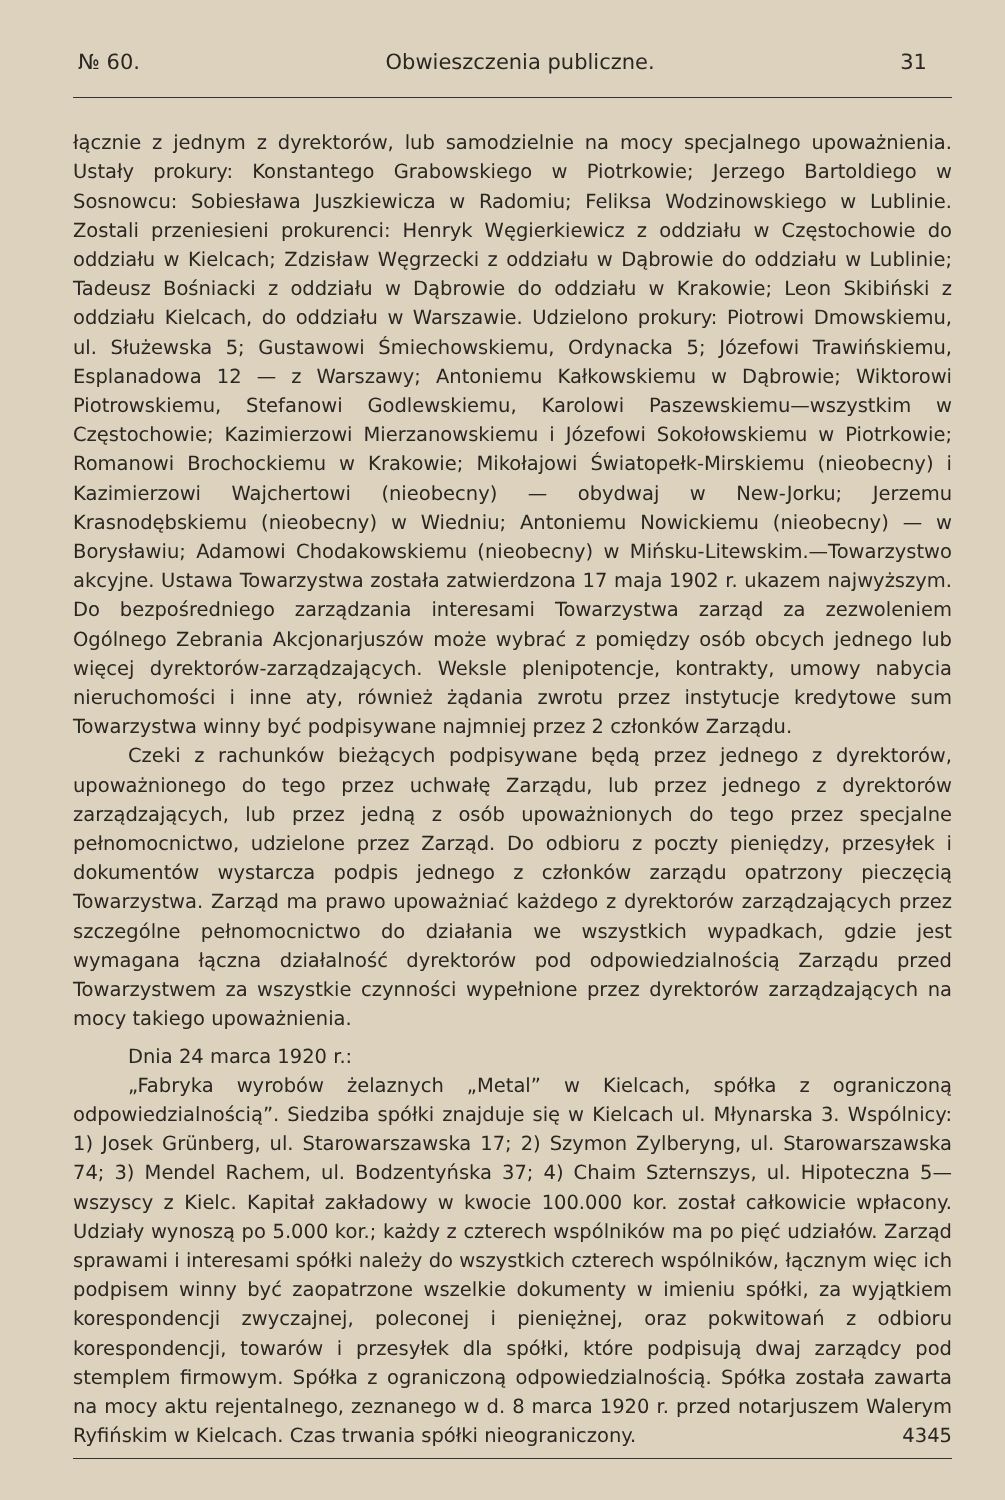№ 60. Obwieszczenia publiczne. 31
łącznie z jednym z dyrektorów, lub samodzielnie na mocy specjalnego upoważnienia. Ustały prokury: Konstantego Grabowskiego w Piotrkowie; Jerzego Bartoldiego w Sosnowcu: Sobiesława Juszkiewicza w Radomiu; Feliksa Wodzinowskiego w Lublinie. Zostali przeniesieni prokurenci: Henryk Węgierkiewicz z oddziału w Częstochowie do oddziału w Kielcach; Zdzisław Węgrzecki z oddziału w Dąbrowie do oddziału w Lublinie; Tadeusz Bośniacki z oddziału w Dąbrowie do oddziału w Krakowie; Leon Skibiński z oddziału Kielcach, do oddziału w Warszawie. Udzielono prokury: Piotrowi Dmowskiemu, ul. Służewska 5; Gustawowi Śmiechowskiemu, Ordynacka 5; Józefowi Trawińskiemu, Esplanadowa 12 — z Warszawy; Antoniemu Kałkowskiemu w Dąbrowie; Wiktorowi Piotrowskiemu, Stefanowi Godlewskiemu, Karolowi Paszewskiemu—wszystkim w Częstochowie; Kazimierzowi Mierzanowskiemu i Józefowi Sokołowskiemu w Piotrkowie; Romanowi Brochockiemu w Krakowie; Mikołajowi Światopełk-Mirskiemu (nieobecny) i Kazimierzowi Wajchertowi (nieobecny) — obydwaj w New-Jorku; Jerzemu Krasnodębskiemu (nieobecny) w Wiedniu; Antoniemu Nowickiemu (nieobecny) — w Borysławiu; Adamowi Chodakowskiemu (nieobecny) w Mińsku-Litewskim.—Towarzystwo akcyjne. Ustawa Towarzystwa została zatwierdzona 17 maja 1902 r. ukazem najwyższym. Do bezpośredniego zarządzania interesami Towarzystwa zarząd za zezwoleniem Ogólnego Zebrania Akcjonarjuszów może wybrać z pomiędzy osób obcych jednego lub więcej dyrektorów-zarządzających. Weksle plenipotencje, kontrakty, umowy nabycia nieruchomości i inne aty, również żądania zwrotu przez instytucje kredytowe sum Towarzystwa winny być podpisywane najmniej przez 2 członków Zarządu.
Czeki z rachunków bieżących podpisywane będą przez jednego z dyrektorów, upoważnionego do tego przez uchwałę Zarządu, lub przez jednego z dyrektorów zarządzających, lub przez jedną z osób upoważnionych do tego przez specjalne pełnomocnictwo, udzielone przez Zarząd. Do odbioru z poczty pieniędzy, przesyłek i dokumentów wystarcza podpis jednego z członków zarządu opatrzony pieczęcią Towarzystwa. Zarząd ma prawo upoważniać każdego z dyrektorów zarządzających przez szczególne pełnomocnictwo do działania we wszystkich wypadkach, gdzie jest wymagana łączna działalność dyrektorów pod odpowiedzialnością Zarządu przed Towarzystwem za wszystkie czynności wypełnione przez dyrektorów zarządzających na mocy takiego upoważnienia.
Dnia 24 marca 1920 r.:
„Fabryka wyrobów żelaznych „Metal” w Kielcach, spółka z ograniczoną odpowiedzialnością”. Siedziba spółki znajduje się w Kielcach ul. Młynarska 3. Wspólnicy: 1) Josek Grünberg, ul. Starowarszawska 17; 2) Szymon Zylberyng, ul. Starowarszawska 74; 3) Mendel Rachem, ul. Bodzentyńska 37; 4) Chaim Szternszys, ul. Hipoteczna 5—wszyscy z Kielc. Kapitał zakładowy w kwocie 100.000 kor. został całkowicie wpłacony. Udziały wynoszą po 5.000 kor.; każdy z czterech wspólników ma po pięć udziałów. Zarząd sprawami i interesami spółki należy do wszystkich czterech wspólników, łącznym więc ich podpisem winny być zaopatrzone wszelkie dokumenty w imieniu spółki, za wyjątkiem korespondencji zwyczajnej, poleconej i pieniężnej, oraz pokwitowań z odbioru korespondencji, towarów i przesyłek dla spółki, które podpisują dwaj zarządcy pod stemplem firmowym. Spółka z ograniczoną odpowiedzialnością. Spółka została zawarta na mocy aktu rejentalnego, zeznanego w d. 8 marca 1920 r. przed notarjuszem Walerym Ryfińskim w Kielcach. Czas trwania spółki nieograniczony. 4345